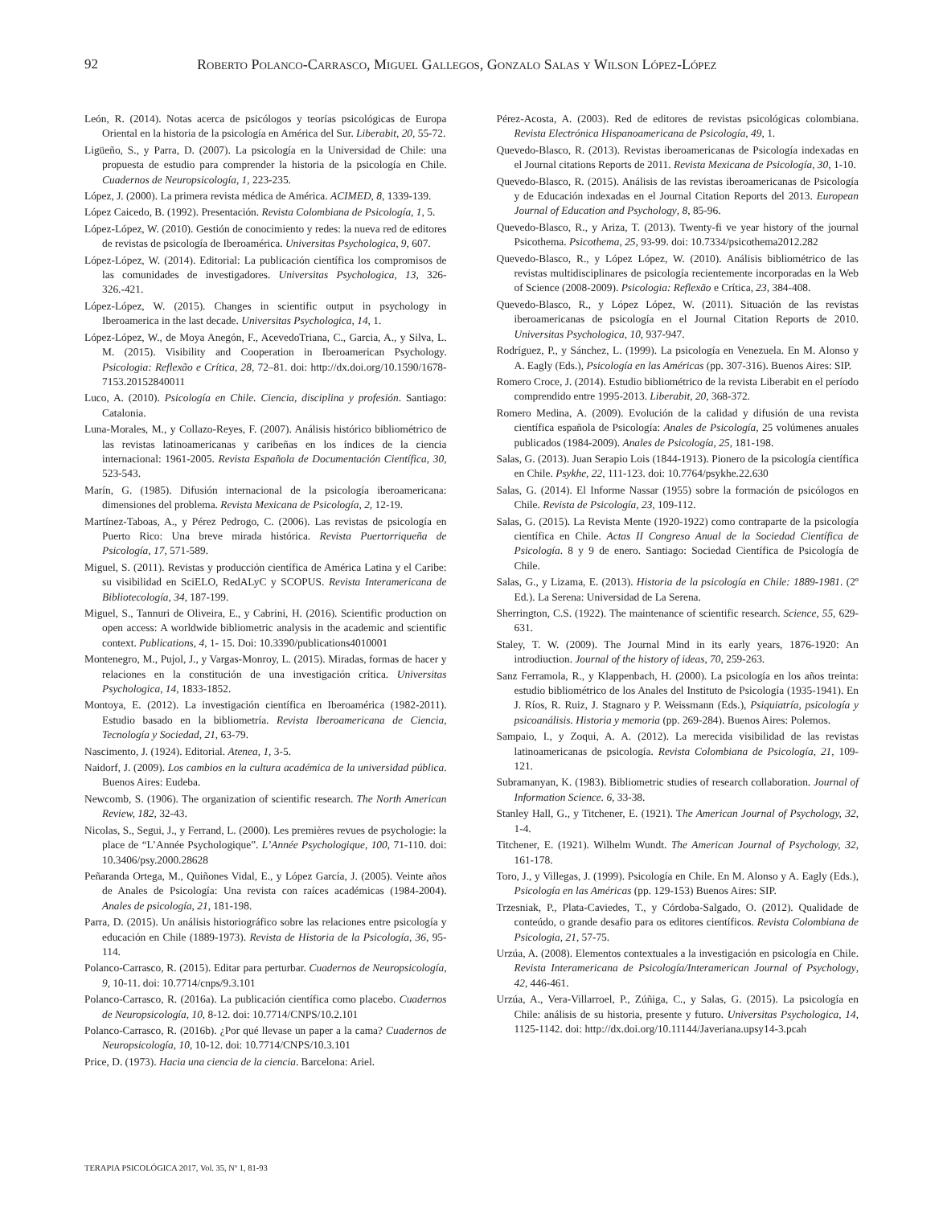92 Roberto Polanco-Carrasco, Miguel Gallegos, Gonzalo Salas y Wilson López-López
León, R. (2014). Notas acerca de psicólogos y teorías psicológicas de Europa Oriental en la historia de la psicología en América del Sur. Liberabit, 20, 55-72.
Ligüeño, S., y Parra, D. (2007). La psicología en la Universidad de Chile: una propuesta de estudio para comprender la historia de la psicología en Chile. Cuadernos de Neuropsicología, 1, 223-235.
López, J. (2000). La primera revista médica de América. ACIMED, 8, 1339-139.
López Caicedo, B. (1992). Presentación. Revista Colombiana de Psicología, 1, 5.
López-López, W. (2010). Gestión de conocimiento y redes: la nueva red de editores de revistas de psicología de Iberoamérica. Universitas Psychologica, 9, 607.
López-López, W. (2014). Editorial: La publicación científica los compromisos de las comunidades de investigadores. Universitas Psychologica, 13, 326-326.-421.
López-López, W. (2015). Changes in scientific output in psychology in Iberoamerica in the last decade. Universitas Psychologica, 14, 1.
López-López, W., de Moya Anegón, F., AcevedoTriana, C., Garcia, A., y Silva, L. M. (2015). Visibility and Cooperation in Iberoamerican Psychology. Psicologia: Reflexão e Crítica, 28, 72–81. doi: http://dx.doi.org/10.1590/1678-7153.20152840011
Luco, A. (2010). Psicología en Chile. Ciencia, disciplina y profesión. Santiago: Catalonia.
Luna-Morales, M., y Collazo-Reyes, F. (2007). Análisis histórico bibliométrico de las revistas latinoamericanas y caribeñas en los índices de la ciencia internacional: 1961-2005. Revista Española de Documentación Científica, 30, 523-543.
Marín, G. (1985). Difusión internacional de la psicología iberoamericana: dimensiones del problema. Revista Mexicana de Psicología, 2, 12-19.
Martínez-Taboas, A., y Pérez Pedrogo, C. (2006). Las revistas de psicología en Puerto Rico: Una breve mirada histórica. Revista Puertorriqueña de Psicología, 17, 571-589.
Miguel, S. (2011). Revistas y producción científica de América Latina y el Caribe: su visibilidad en SciELO, RedALyC y SCOPUS. Revista Interamericana de Bibliotecología, 34, 187-199.
Miguel, S., Tannuri de Oliveira, E., y Cabrini, H. (2016). Scientific production on open access: A worldwide bibliometric analysis in the academic and scientific context. Publications, 4, 1- 15. Doi: 10.3390/publications4010001
Montenegro, M., Pujol, J., y Vargas-Monroy, L. (2015). Miradas, formas de hacer y relaciones en la constitución de una investigación crítica. Universitas Psychologica, 14, 1833-1852.
Montoya, E. (2012). La investigación científica en Iberoamérica (1982-2011). Estudio basado en la bibliometría. Revista Iberoamericana de Ciencia, Tecnología y Sociedad, 21, 63-79.
Nascimento, J. (1924). Editorial. Atenea, 1, 3-5.
Naidorf, J. (2009). Los cambios en la cultura académica de la universidad pública. Buenos Aires: Eudeba.
Newcomb, S. (1906). The organization of scientific research. The North American Review, 182, 32-43.
Nicolas, S., Segui, J., y Ferrand, L. (2000). Les premières revues de psychologie: la place de “L’Année Psychologique”. L’Année Psychologique, 100, 71-110. doi: 10.3406/psy.2000.28628
Peñaranda Ortega, M., Quiñones Vidal, E., y López García, J. (2005). Veinte años de Anales de Psicología: Una revista con raíces académicas (1984-2004). Anales de psicología, 21, 181-198.
Parra, D. (2015). Un análisis historiográfico sobre las relaciones entre psicología y educación en Chile (1889-1973). Revista de Historia de la Psicología, 36, 95-114.
Polanco-Carrasco, R. (2015). Editar para perturbar. Cuadernos de Neuropsicología, 9, 10-11. doi: 10.7714/cnps/9.3.101
Polanco-Carrasco, R. (2016a). La publicación científica como placebo. Cuadernos de Neuropsicología, 10, 8-12. doi: 10.7714/CNPS/10.2.101
Polanco-Carrasco, R. (2016b). ¿Por qué llevase un paper a la cama? Cuadernos de Neuropsicología, 10, 10-12. doi: 10.7714/CNPS/10.3.101
Price, D. (1973). Hacia una ciencia de la ciencia. Barcelona: Ariel.
Pérez-Acosta, A. (2003). Red de editores de revistas psicológicas colombiana. Revista Electrónica Hispanoamericana de Psicología, 49, 1.
Quevedo-Blasco, R. (2013). Revistas iberoamericanas de Psicología indexadas en el Journal citations Reports de 2011. Revista Mexicana de Psicología, 30, 1-10.
Quevedo-Blasco, R. (2015). Análisis de las revistas iberoamericanas de Psicología y de Educación indexadas en el Journal Citation Reports del 2013. European Journal of Education and Psychology, 8, 85-96.
Quevedo-Blasco, R., y Ariza, T. (2013). Twenty-fi ve year history of the journal Psicothema. Psicothema, 25, 93-99. doi: 10.7334/psicothema2012.282
Quevedo-Blasco, R., y López López, W. (2010). Análisis bibliométrico de las revistas multidisciplinares de psicología recientemente incorporadas en la Web of Science (2008-2009). Psicologia: Reflexão e Crítica, 23, 384-408.
Quevedo-Blasco, R., y López López, W. (2011). Situación de las revistas iberoamericanas de psicología en el Journal Citation Reports de 2010. Universitas Psychologica, 10, 937-947.
Rodríguez, P., y Sánchez, L. (1999). La psicología en Venezuela. En M. Alonso y A. Eagly (Eds.), Psicología en las Américas (pp. 307-316). Buenos Aires: SIP.
Romero Croce, J. (2014). Estudio bibliométrico de la revista Liberabit en el período comprendido entre 1995-2013. Liberabit, 20, 368-372.
Romero Medina, A. (2009). Evolución de la calidad y difusión de una revista científica española de Psicología: Anales de Psicología, 25 volúmenes anuales publicados (1984-2009). Anales de Psicología, 25, 181-198.
Salas, G. (2013). Juan Serapio Lois (1844-1913). Pionero de la psicología científica en Chile. Psykhe, 22, 111-123. doi: 10.7764/psykhe.22.630
Salas, G. (2014). El Informe Nassar (1955) sobre la formación de psicólogos en Chile. Revista de Psicología, 23, 109-112.
Salas, G. (2015). La Revista Mente (1920-1922) como contraparte de la psicología científica en Chile. Actas II Congreso Anual de la Sociedad Científica de Psicología. 8 y 9 de enero. Santiago: Sociedad Científica de Psicología de Chile.
Salas, G., y Lizama, E. (2013). Historia de la psicología en Chile: 1889-1981. (2º Ed.). La Serena: Universidad de La Serena.
Sherrington, C.S. (1922). The maintenance of scientific research. Science, 55, 629-631.
Staley, T. W. (2009). The Journal Mind in its early years, 1876-1920: An introdiuction. Journal of the history of ideas, 70, 259-263.
Sanz Ferramola, R., y Klappenbach, H. (2000). La psicología en los años treinta: estudio bibliométrico de los Anales del Instituto de Psicología (1935-1941). En J. Ríos, R. Ruiz, J. Stagnaro y P. Weissmann (Eds.), Psiquiatría, psicología y psicoanálisis. Historia y memoria (pp. 269-284). Buenos Aires: Polemos.
Sampaio, I., y Zoqui, A. A. (2012). La merecida visibilidad de las revistas latinoamericanas de psicología. Revista Colombiana de Psicología, 21, 109-121.
Subramanyan, K. (1983). Bibliometric studies of research collaboration. Journal of Information Science. 6, 33-38.
Stanley Hall, G., y Titchener, E. (1921). The American Journal of Psychology, 32, 1-4.
Titchener, E. (1921). Wilhelm Wundt. The American Journal of Psychology, 32, 161-178.
Toro, J., y Villegas, J. (1999). Psicología en Chile. En M. Alonso y A. Eagly (Eds.), Psicología en las Américas (pp. 129-153) Buenos Aires: SIP.
Trzesniak, P., Plata-Caviedes, T., y Córdoba-Salgado, O. (2012). Qualidade de conteúdo, o grande desafio para os editores científicos. Revista Colombiana de Psicologia, 21, 57-75.
Urzúa, A. (2008). Elementos contextuales a la investigación en psicología en Chile. Revista Interamericana de Psicología/Interamerican Journal of Psychology, 42, 446-461.
Urzúa, A., Vera-Villarroel, P., Zúñiga, C., y Salas, G. (2015). La psicología en Chile: análisis de su historia, presente y futuro. Universitas Psychologica, 14, 1125-1142. doi: http://dx.doi.org/10.11144/Javeriana.upsy14-3.pcah
TERAPIA PSICOLÓGICA 2017, Vol. 35, Nº 1, 81-93